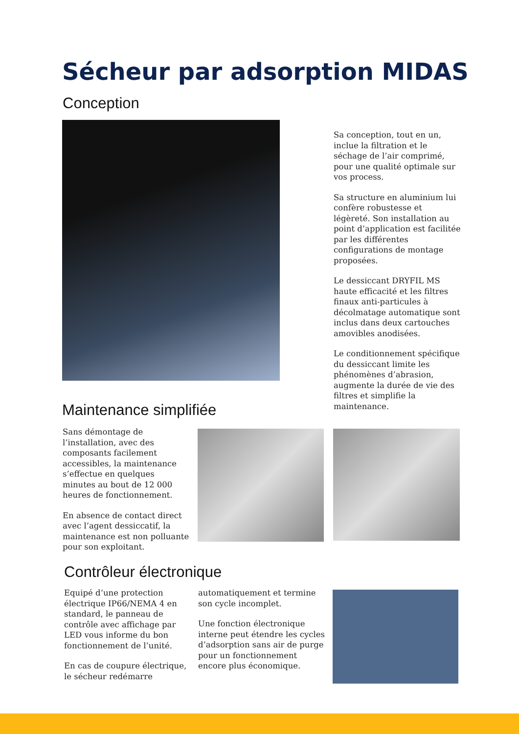Sécheur par adsorption MIDAS
Conception
Sa conception, tout en un, inclue la filtration et le séchage de l’air comprimé, pour une qualité optimale sur vos process.
Sa structure en aluminium lui confère robustesse et légèreté. Son installation au point d’application est facilitée par les différentes configurations de montage proposées.
Le dessiccant DRYFIL MS haute efficacité et les filtres finaux anti-particules à décolmatage automatique sont inclus dans deux cartouches amovibles anodisées.
Le conditionnement spécifique du dessiccant limite les phénomènes d’abrasion, augmente la durée de vie des filtres et simplifie la maintenance.
Maintenance simplifiée
Sans démontage de l’installation, avec des composants facilement accessibles, la maintenance s’effectue en quelques minutes au bout de 12 000 heures de fonctionnement.
En absence de contact direct avec l’agent dessiccatif, la maintenance est non polluante pour son exploitant.
Contrôleur électronique
Equipé d’une protection électrique IP66/NEMA 4 en standard, le panneau de contrôle avec affichage par LED vous informe du bon fonctionnement de l’unité.
En cas de coupure électrique, le sécheur redémarre
automatiquement et termine son cycle incomplet.
Une fonction électronique interne peut étendre les cycles d’adsorption sans air de purge pour un fonctionnement encore plus économique.